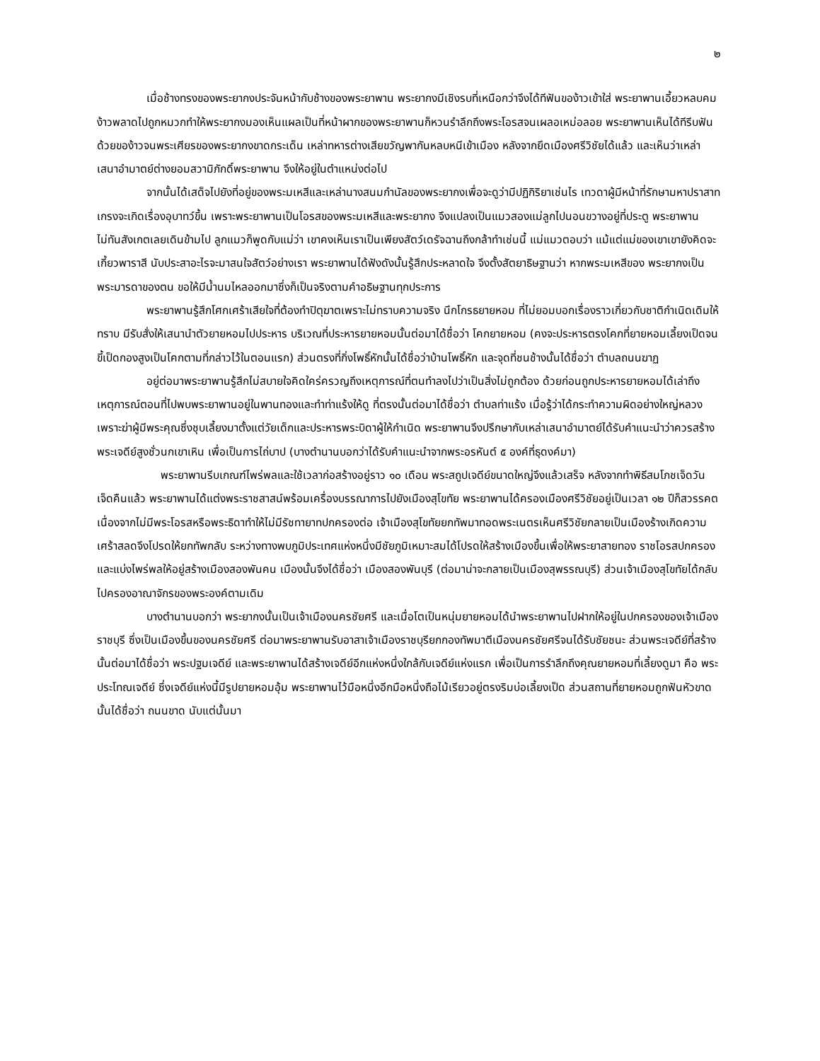๒
เมื่อช้างทรงของพระยากงประจันหน้ากับช้างของพระยาพาน พระยากงมีเชิงรบที่เหนือกว่าจึงได้ทีฟันของ้าวเข้าใส่ พระยาพานเอี้ยวหลบคมง้าวพลาดไปถูกหมวกทำให้พระยากงมองเห็นแผลเป็นที่หน้าผากของพระยาพานก็หวนรำลึกถึงพระโอรสจนเผลอเหม่อลอย พระยาพานเห็นได้ทีรีบฟันด้วยของ้าวจนพระเศียรของพระยากงขาดกระเด็น เหล่าทหารต่างเสียขวัญพากันหลบหนีเข้าเมือง หลังจากยึดเมืองศรีวิชัยได้แล้ว และเห็นว่าเหล่าเสนาอำมาตย์ต่างยอมสวามิภักดิ์พระยาพาน จึงให้อยู่ในตำแหน่งต่อไป
จากนั้นได้เสด็จไปยังที่อยู่ของพระมเหสีและเหล่านางสนมกำนัลของพระยากงเพื่อจะดูว่ามีปฏิกิริยาเช่นไร เทวดาผู้มีหน้าที่รักษามหาปราสาทเกรงจะเกิดเรื่องอุบาทว์ขึ้น เพราะพระยาพานเป็นโอรสของพระมเหสีและพระยากง จึงแปลงเป็นแมวสองแม่ลูกไปนอนขวางอยู่ที่ประตู พระยาพานไม่ทันสังเกตเลยเดินข้ามไป ลูกแมวก็พูดกับแม่ว่า เขาคงเห็นเราเป็นเพียงสัตว์เดรัจฉานถึงกล้าทำเช่นนี้ แม่แมวตอบว่า แม้แต่แม่ของเขาเขายังคิดจะเกี้ยวพาราสี นับประสาอะไรจะมาสนใจสัตว์อย่างเรา พระยาพานได้ฟังดังนั้นรู้สึกประหลาดใจ จึงตั้งสัตยาธิษฐานว่า หากพระมเหสีของ พระยากงเป็นพระมารดาของตน ขอให้มีน้ำนมไหลออกมาซึ่งก็เป็นจริงตามคำอธิษฐานทุกประการ
พระยาพานรู้สึกโศกเศร้าเสียใจที่ต้องทำปิตุฆาตเพราะไม่ทราบความจริง นึกโกรธยายหอม ที่ไม่ยอมบอกเรื่องราวเกี่ยวกับชาติกำเนิดเดิมให้ทราบ มีรับสั่งให้เสนานำตัวยายหอมไปประหาร บริเวณที่ประหารยายหอมนั้นต่อมาได้ชื่อว่า โคกยายหอม (คงจะประหารตรงโคกที่ยายหอมเลี้ยงเป็ดจนขี้เป็ดกองสูงเป็นโคกตามที่กล่าวไว้ในตอนแรก) ส่วนตรงที่กิ่งโพธิ์หักนั้นได้ชื่อว่าบ้านโพธิ์หัก และจุดที่ชนช้างนั้นได้ชื่อว่า ตำบลถนนฆาฏ
อยู่ต่อมาพระยาพานรู้สึกไม่สบายใจคิดใคร่ครวญถึงเหตุการณ์ที่ตนทำลงไปว่าเป็นสิ่งไม่ถูกต้อง ด้วยก่อนถูกประหารยายหอมได้เล่าถึงเหตุการณ์ตอนที่ไปพบพระยาพานอยู่ในพานทองและทำท่าแร้งให้ดู ที่ตรงนั้นต่อมาได้ชื่อว่า ตำบลท่าแร้ง เมื่อรู้ว่าได้กระทำความผิดอย่างใหญ่หลวง เพราะฆ่าผู้มีพระคุณซึ่งชุบเลี้ยงมาตั้งแต่วัยเด็กและประหารพระบิดาผู้ให้กำเนิด พระยาพานจึงปรึกษากับเหล่าเสนาอำมาตย์ได้รับคำแนะนำว่าควรสร้างพระเจดีย์สูงชั่วนกเขาเหิน เพื่อเป็นการไถ่บาป (บางตำนานบอกว่าได้รับคำแนะนำจากพระอรหันต์ ๕ องค์ที่ธุดงค์มา)
พระยาพานรีบเกณฑ์ไพร่พลและใช้เวลาก่อสร้างอยู่ราว ๑๐ เดือน พระสถูปเจดีย์ขนาดใหญ่จึงแล้วเสร็จ หลังจากทำพิธีสมโภชเจ็ดวันเจ็ดคืนแล้ว พระยาพานได้แต่งพระราชสาสน์พร้อมเครื่องบรรณาการไปยังเมืองสุโขทัย พระยาพานได้ครองเมืองศรีวิชัยอยู่เป็นเวลา ๑๒ ปีก็สวรรคต เนื่องจากไม่มีพระโอรสหรือพระธิดาทำให้ไม่มีรัชทายาทปกครองต่อ เจ้าเมืองสุโขทัยยกทัพมาทอดพระเนตรเห็นศรีวิชัยกลายเป็นเมืองร้างเกิดความเศร้าสลดจึงโปรดให้ยกทัพกลับ ระหว่างทางพบภูมิประเทศแห่งหนึ่งมีชัยภูมิเหมาะสมได้โปรดให้สร้างเมืองขึ้นเพื่อให้พระยาสายทอง ราชโอรสปกครองและแบ่งไพร่พลให้อยู่สร้างเมืองสองพันคน เมืองนั้นจึงได้ชื่อว่า เมืองสองพันบุรี (ต่อมาน่าจะกลายเป็นเมืองสุพรรณบุรี) ส่วนเจ้าเมืองสุโขทัยได้กลับไปครองอาณาจักรของพระองค์ตามเดิม
บางตำนานบอกว่า พระยากงนั้นเป็นเจ้าเมืองนครชัยศรี และเมื่อโตเป็นหนุ่มยายหอมได้นำพระยาพานไปฝากให้อยู่ในปกครองของเจ้าเมืองราชบุรี ซึ่งเป็นเมืองขึ้นของนครชัยศรี ต่อมาพระยาพานรับอาสาเจ้าเมืองราชบุรียกกองทัพมาตีเมืองนครชัยศรีจนได้รับชัยชนะ ส่วนพระเจดีย์ที่สร้างนั้นต่อมาได้ชื่อว่า พระปฐมเจดีย์ และพระยาพานได้สร้างเจดีย์อีกแห่งหนึ่งใกล้กับเจดีย์แห่งแรก เพื่อเป็นการรำลึกถึงคุณยายหอมที่เลี้ยงดูมา คือ พระประโทณเจดีย์ ซึ่งเจดีย์แห่งนี้มีรูปยายหอมอุ้ม พระยาพานไว้มือหนึ่งอีกมือหนึ่งถือไม้เรียวอยู่ตรงริมบ่อเลี้ยงเป็ด ส่วนสถานที่ยายหอมถูกฟันหัวขาดนั้นได้ชื่อว่า ถนนขาด นับแต่นั้นมา